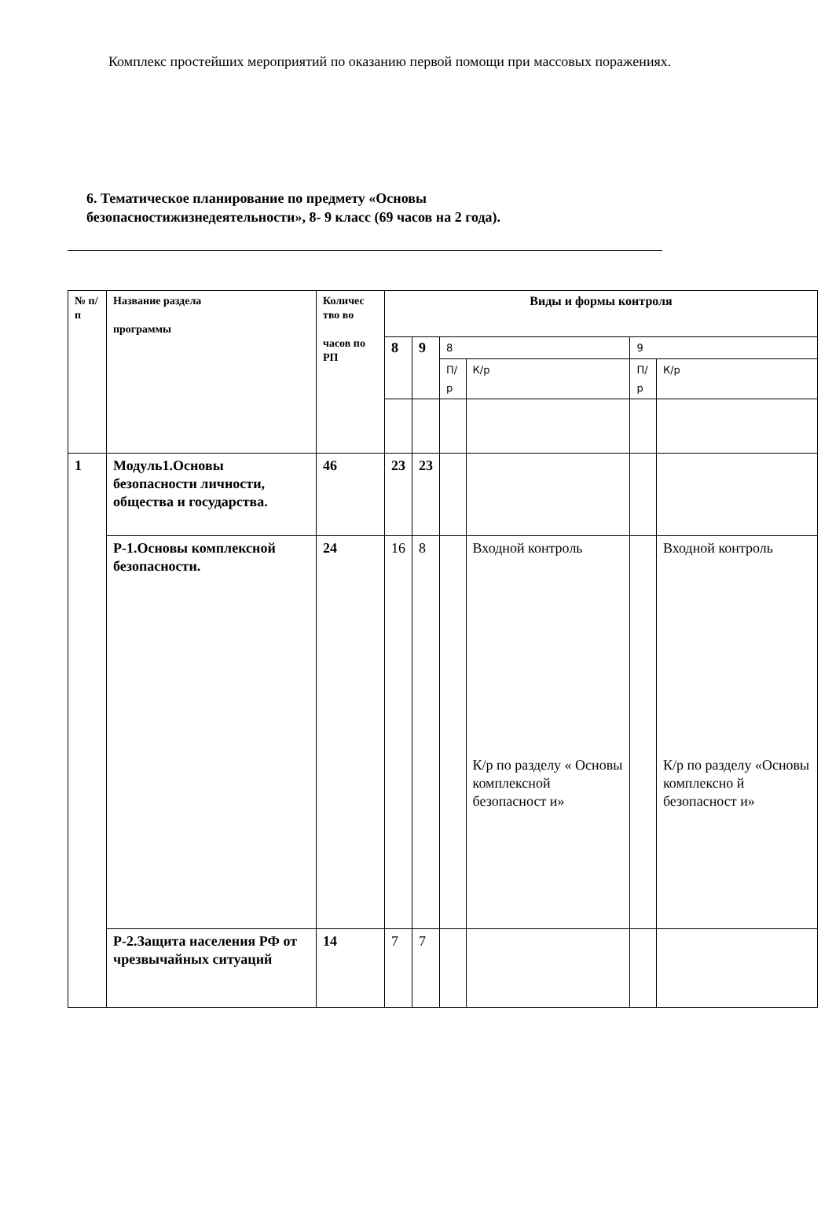Комплекс простейших мероприятий по оказанию первой помощи при массовых поражениях.
6. Тематическое планирование по предмету «Основы безопасностижизнедеятельности», 8- 9 класс (69 часов на 2 года).
| № п/п | Название раздела программы | Количес тво во часов по РП | Виды и формы контроля | | | | | |
| | | | 8 | 9 | 8 | | 9 | |
| | | | | | П/р | К/р | П/р | К/р |
| 1 | Модуль1.Основы безопасности личности, общества и государства. | 46 | 23 | 23 | | | | |
| | Р-1.Основы комплексной безопасности. | 24 | 16 | 8 | | Входной контроль К/р по разделу « Основы комплексной безопасност и» | | Входной контроль К/р по разделу «Основы комплексно й безопасност и» |
| | Р-2.Защита населения РФ от чрезвычайных ситуаций | 14 | 7 | 7 | | | | |